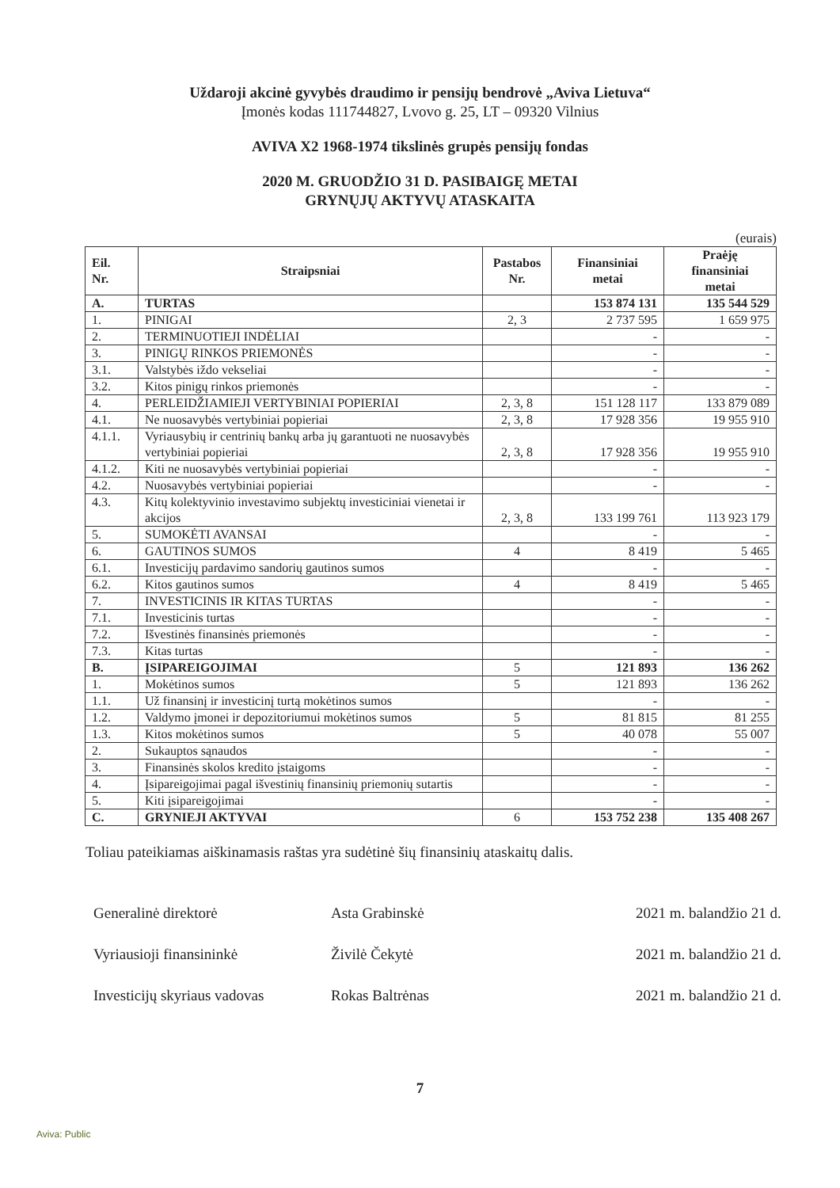Uždaroji akcinė gyvybės draudimo ir pensijų bendrovė „Aviva Lietuva“
Įmonės kodas 111744827, Lvovo g. 25, LT – 09320 Vilnius
AVIVA X2 1968-1974 tikslinės grupės pensijų fondas
2020 M. GRUODŽIO 31 D. PASIBAIGĘ METAI
GRYNŲJŲ AKTYVŲ ATASKAITA
(eurais)
| Eil. Nr. | Straipsniai | Pastabos Nr. | Finansiniai metai | Praėję finansiniai metai |
| --- | --- | --- | --- | --- |
| A. | TURTAS | | 153 874 131 | 135 544 529 |
| 1. | PINIGAI | 2, 3 | 2 737 595 | 1 659 975 |
| 2. | TERMINUOTIEJI INDĖLIAI | | - | - |
| 3. | PINIGŲ RINKOS PRIEMONĖS | | - | - |
| 3.1. | Valstybės iždo vekseliai | | - | - |
| 3.2. | Kitos pinigų rinkos priemonės | | - | - |
| 4. | PERLEIDŽIAMIEJI VERTYBINIAI POPIERIAI | 2, 3, 8 | 151 128 117 | 133 879 089 |
| 4.1. | Ne nuosavybės vertybiniai popieriai | 2, 3, 8 | 17 928 356 | 19 955 910 |
| 4.1.1. | Vyriausybių ir centrinių bankų arba jų garantuoti ne nuosavybės vertybiniai popieriai | 2, 3, 8 | 17 928 356 | 19 955 910 |
| 4.1.2. | Kiti ne nuosavybės vertybiniai popieriai | | - | - |
| 4.2. | Nuosavybės vertybiniai popieriai | | - | - |
| 4.3. | Kitų kolektyvinio investavimo subjektų investiciniai vienetai ir akcijos | 2, 3, 8 | 133 199 761 | 113 923 179 |
| 5. | SUMOKĖTI AVANSAI | | - | - |
| 6. | GAUTINOS SUMOS | 4 | 8 419 | 5 465 |
| 6.1. | Investicijų pardavimo sandorių gautinos sumos | | - | - |
| 6.2. | Kitos gautinos sumos | 4 | 8 419 | 5 465 |
| 7. | INVESTICINIS IR KITAS TURTAS | | - | - |
| 7.1. | Investicinis turtas | | - | - |
| 7.2. | Išvestinės finansinės priemonės | | - | - |
| 7.3. | Kitas turtas | | - | - |
| B. | ĮSIPAREIGOJIMAI | 5 | 121 893 | 136 262 |
| 1. | Mokėtinos sumos | 5 | 121 893 | 136 262 |
| 1.1. | Už finansinį ir investicinį turtą mokėtinos sumos | | - | - |
| 1.2. | Valdymo įmonei ir depozitoriumui mokėtinos sumos | 5 | 81 815 | 81 255 |
| 1.3. | Kitos mokėtinos sumos | 5 | 40 078 | 55 007 |
| 2. | Sukauptos sąnaudos | | - | - |
| 3. | Finansinės skolos kredito įstaigoms | | - | - |
| 4. | Įsipareigojimai pagal išvestinių finansinių priemonių sutartis | | - | - |
| 5. | Kiti įsipareigojimai | | - | - |
| C. | GRYNIEJI AKTYVAI | 6 | 153 752 238 | 135 408 267 |
Toliau pateikiamas aiškinamasis raštas yra sudėtinė šių finansinių ataskaitų dalis.
Generalinė direktorė Asta Grabinskė 2021 m. balandžio 21 d.
Vyriausioji finansininkė Živilė Čekytė 2021 m. balandžio 21 d.
Investicijų skyriaus vadovas
Rokas Baltrėnas 2021 m. balandžio 21 d.
7
Aviva: Public